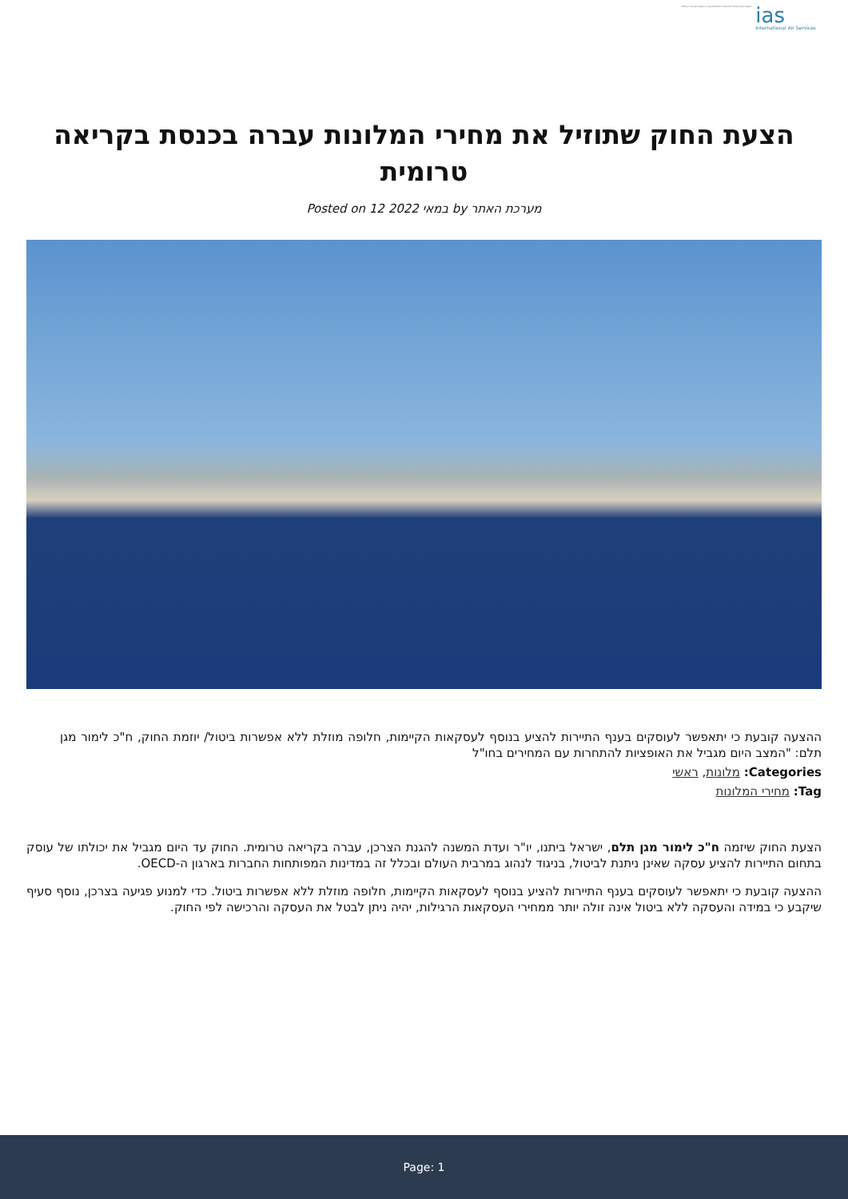הצעת החוק שתוזיל את מחירי המלונות עברה בכנסת בקריאה טרומית
ias
International Air Services
הצעת החוק שתוזיל את מחירי המלונות עברה בכנסת בקריאה טרומית
Posted on 12 במאי 2022 by מערכת האתר
ההצעה קובעת כי יתאפשר לעוסקים בענף התיירות להציע בנוסף לעסקאות הקיימות, חלופה מוזלת ללא אפשרות ביטול/ יוזמת החוק, ח"כ לימור מגן תלם: "המצב היום מגביל את האופציות להתחרות עם המחירים בחו"ל
Categories: מלונות, ראשי
Tag: מחירי המלונות
הצעת החוק שיזמה ח"כ לימור מגן תלם, ישראל ביתנו, יו"ר ועדת המשנה להגנת הצרכן, עברה בקריאה טרומית. החוק עד היום מגביל את יכולתו של עוסק בתחום התיירות להציע עסקה שאינן ניתנת לביטול, בניגוד לנהוג במרבית העולם ובכלל זה במדינות המפותחות החברות בארגון ה-OECD.
ההצעה קובעת כי יתאפשר לעוסקים בענף התיירות להציע בנוסף לעסקאות הקיימות, חלופה מוזלת ללא אפשרות ביטול. כדי למנוע פגיעה בצרכן, נוסף סעיף שיקבע כי במידה והעסקה ללא ביטול אינה זולה יותר ממחירי העסקאות הרגילות, יהיה ניתן לבטל את העסקה והרכישה לפי החוק.
Page: 1